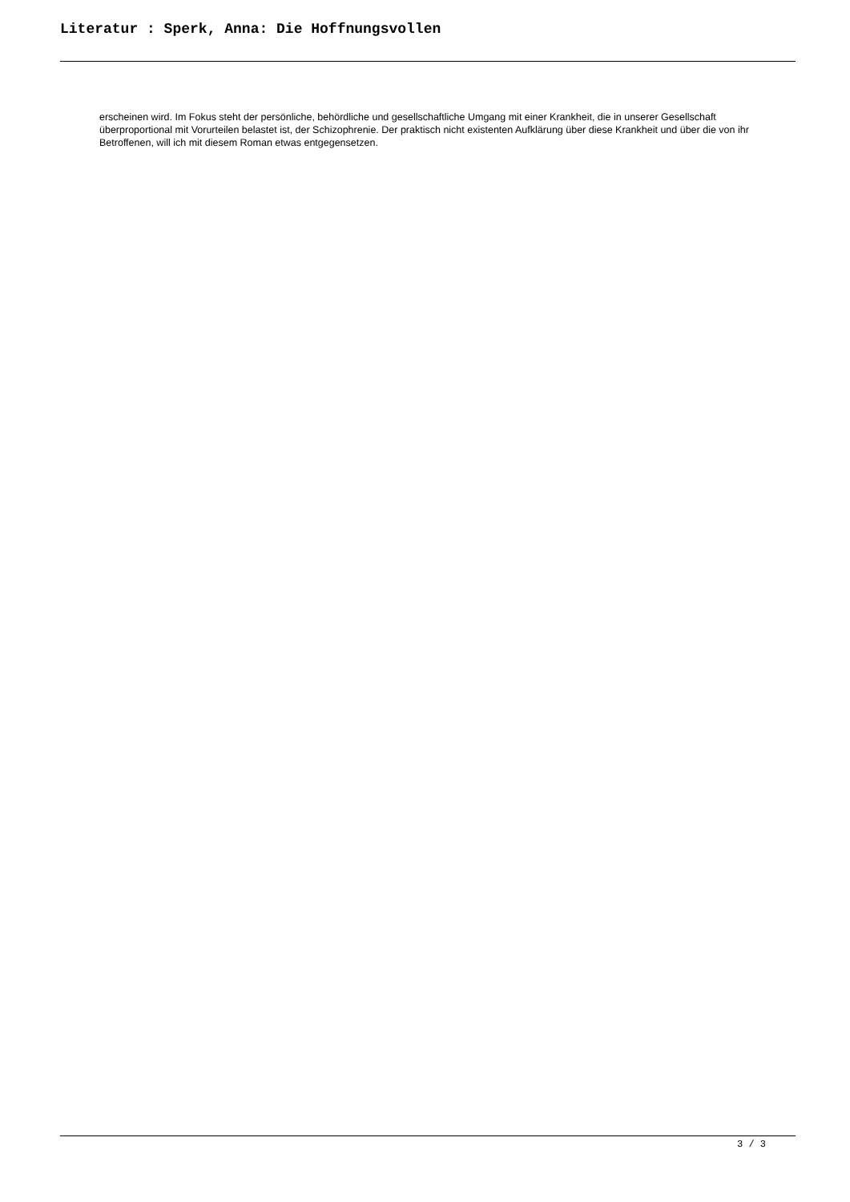Literatur : Sperk, Anna: Die Hoffnungsvollen
erscheinen wird. Im Fokus steht der persönliche, behördliche und gesellschaftliche Umgang mit einer Krankheit, die in unserer Gesellschaft überproportional mit Vorurteilen belastet ist, der Schizophrenie. Der praktisch nicht existenten Aufklärung über diese Krankheit und über die von ihr Betroffenen, will ich mit diesem Roman etwas entgegensetzen.
3 / 3